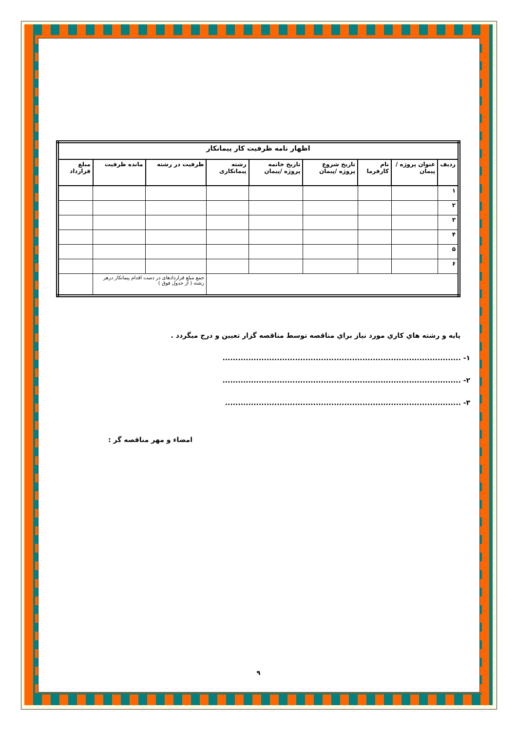| اظهار نامه ظرفیت کار پیمانکار | | | | | | | | |
| --- | --- | --- | --- | --- | --- | --- | --- | --- |
| ردیف | عنوان پروژه / پیمان | نام کارفرما | تاریخ شروع پروژه /پیمان | تاریخ خاتمه پروژه /پیمان | رشته پیمانکاری | ظرفیت در رشته | مانده ظرفیت | مبلغ قرارداد |
| ۱ | | | | | | | | |
| ۲ | | | | | | | | |
| ۳ | | | | | | | | |
| ۴ | | | | | | | | |
| ۵ | | | | | | | | |
| ۶ | | | | | | | | |
| | | | | | | جمع مبلغ قراردادهای در دست اقدام پیمانکار درهر رشته ( از جدول فوق ) | | |
پایه و رشته هاي كاري مورد نياز براي مناقصه توسط مناقصه گزار تعيين و درج ميگردد .
۱- ............................................................................................
۲- ............................................................................................
۳- ...........................................................................................
امضاء و مهر مناقصه گر :
۹